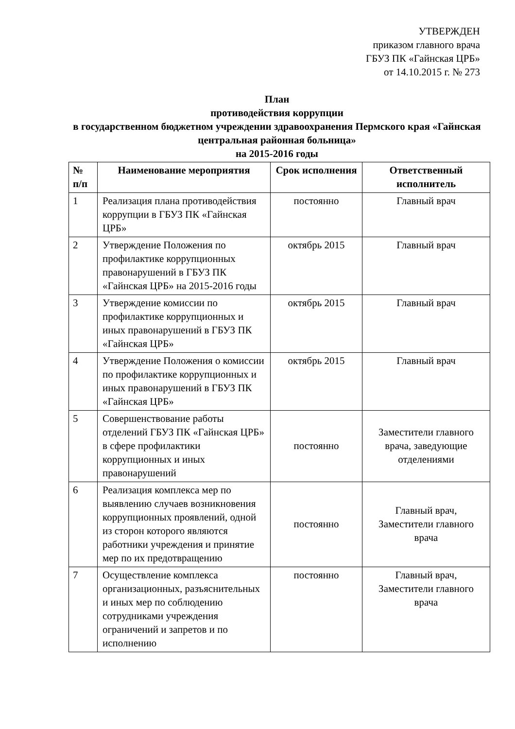УТВЕРЖДЕН
приказом главного врача
ГБУЗ ПК «Гайнская ЦРБ»
от 14.10.2015 г. № 273
План
противодействия коррупции
в государственном бюджетном учреждении здравоохранения Пермского края «Гайнская центральная районная больница»
на 2015-2016 годы
| № п/п | Наименование мероприятия | Срок исполнения | Ответственный исполнитель |
| --- | --- | --- | --- |
| 1 | Реализация плана противодействия коррупции в ГБУЗ ПК «Гайнская ЦРБ» | постоянно | Главный врач |
| 2 | Утверждение Положения по профилактике коррупционных правонарушений в ГБУЗ ПК «Гайнская ЦРБ» на 2015-2016 годы | октябрь 2015 | Главный врач |
| 3 | Утверждение комиссии по профилактике коррупционных и иных правонарушений в ГБУЗ ПК «Гайнская ЦРБ» | октябрь 2015 | Главный врач |
| 4 | Утверждение Положения о комиссии по профилактике коррупционных и иных правонарушений в ГБУЗ ПК «Гайнская ЦРБ» | октябрь 2015 | Главный врач |
| 5 | Совершенствование работы отделений ГБУЗ ПК «Гайнская ЦРБ» в сфере профилактики коррупционных и иных правонарушений | постоянно | Заместители главного врача, заведующие отделениями |
| 6 | Реализация комплекса мер по выявлению случаев возникновения коррупционных проявлений, одной из сторон которого являются работники учреждения и принятие мер по их предотвращению | постоянно | Главный врач, Заместители главного врача |
| 7 | Осуществление комплекса организационных, разъяснительных и иных мер по соблюдению сотрудниками учреждения ограничений и запретов и по исполнению | постоянно | Главный врач, Заместители главного врача |